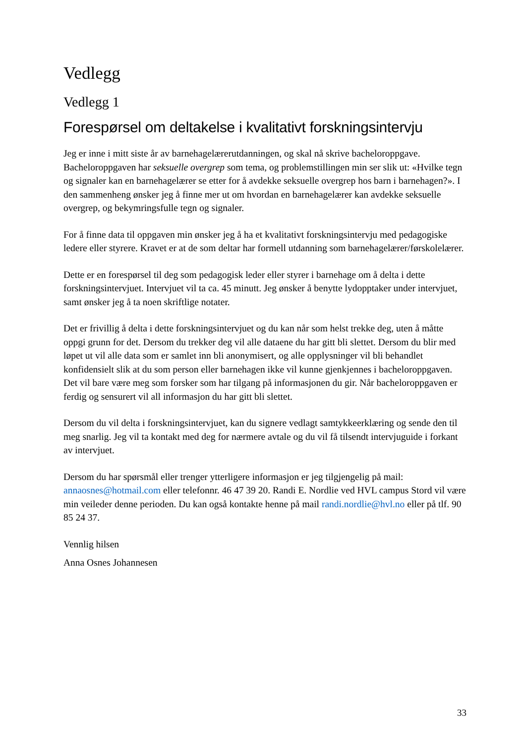Vedlegg
Vedlegg 1
Forespørsel om deltakelse i kvalitativt forskningsintervju
Jeg er inne i mitt siste år av barnehagelærerutdanningen, og skal nå skrive bacheloroppgave. Bacheloroppgaven har seksuelle overgrep som tema, og problemstillingen min ser slik ut: «Hvilke tegn og signaler kan en barnehagelærer se etter for å avdekke seksuelle overgrep hos barn i barnehagen?». I den sammenheng ønsker jeg å finne mer ut om hvordan en barnehagelærer kan avdekke seksuelle overgrep, og bekymringsfulle tegn og signaler.
For å finne data til oppgaven min ønsker jeg å ha et kvalitativt forskningsintervju med pedagogiske ledere eller styrere. Kravet er at de som deltar har formell utdanning som barnehagelærer/førskolelærer.
Dette er en forespørsel til deg som pedagogisk leder eller styrer i barnehage om å delta i dette forskningsintervjuet. Intervjuet vil ta ca. 45 minutt. Jeg ønsker å benytte lydopptaker under intervjuet, samt ønsker jeg å ta noen skriftlige notater.
Det er frivillig å delta i dette forskningsintervjuet og du kan når som helst trekke deg, uten å måtte oppgi grunn for det. Dersom du trekker deg vil alle dataene du har gitt bli slettet. Dersom du blir med løpet ut vil alle data som er samlet inn bli anonymisert, og alle opplysninger vil bli behandlet konfidensielt slik at du som person eller barnehagen ikke vil kunne gjenkjennes i bacheloroppgaven. Det vil bare være meg som forsker som har tilgang på informasjonen du gir. Når bacheloroppgaven er ferdig og sensurert vil all informasjon du har gitt bli slettet.
Dersom du vil delta i forskningsintervjuet, kan du signere vedlagt samtykkeerklæring og sende den til meg snarlig. Jeg vil ta kontakt med deg for nærmere avtale og du vil få tilsendt intervjuguide i forkant av intervjuet.
Dersom du har spørsmål eller trenger ytterligere informasjon er jeg tilgjengelig på mail: annaosnes@hotmail.com eller telefonnr. 46 47 39 20. Randi E. Nordlie ved HVL campus Stord vil være min veileder denne perioden. Du kan også kontakte henne på mail randi.nordlie@hvl.no eller på tlf. 90 85 24 37.
Vennlig hilsen
Anna Osnes Johannesen
33